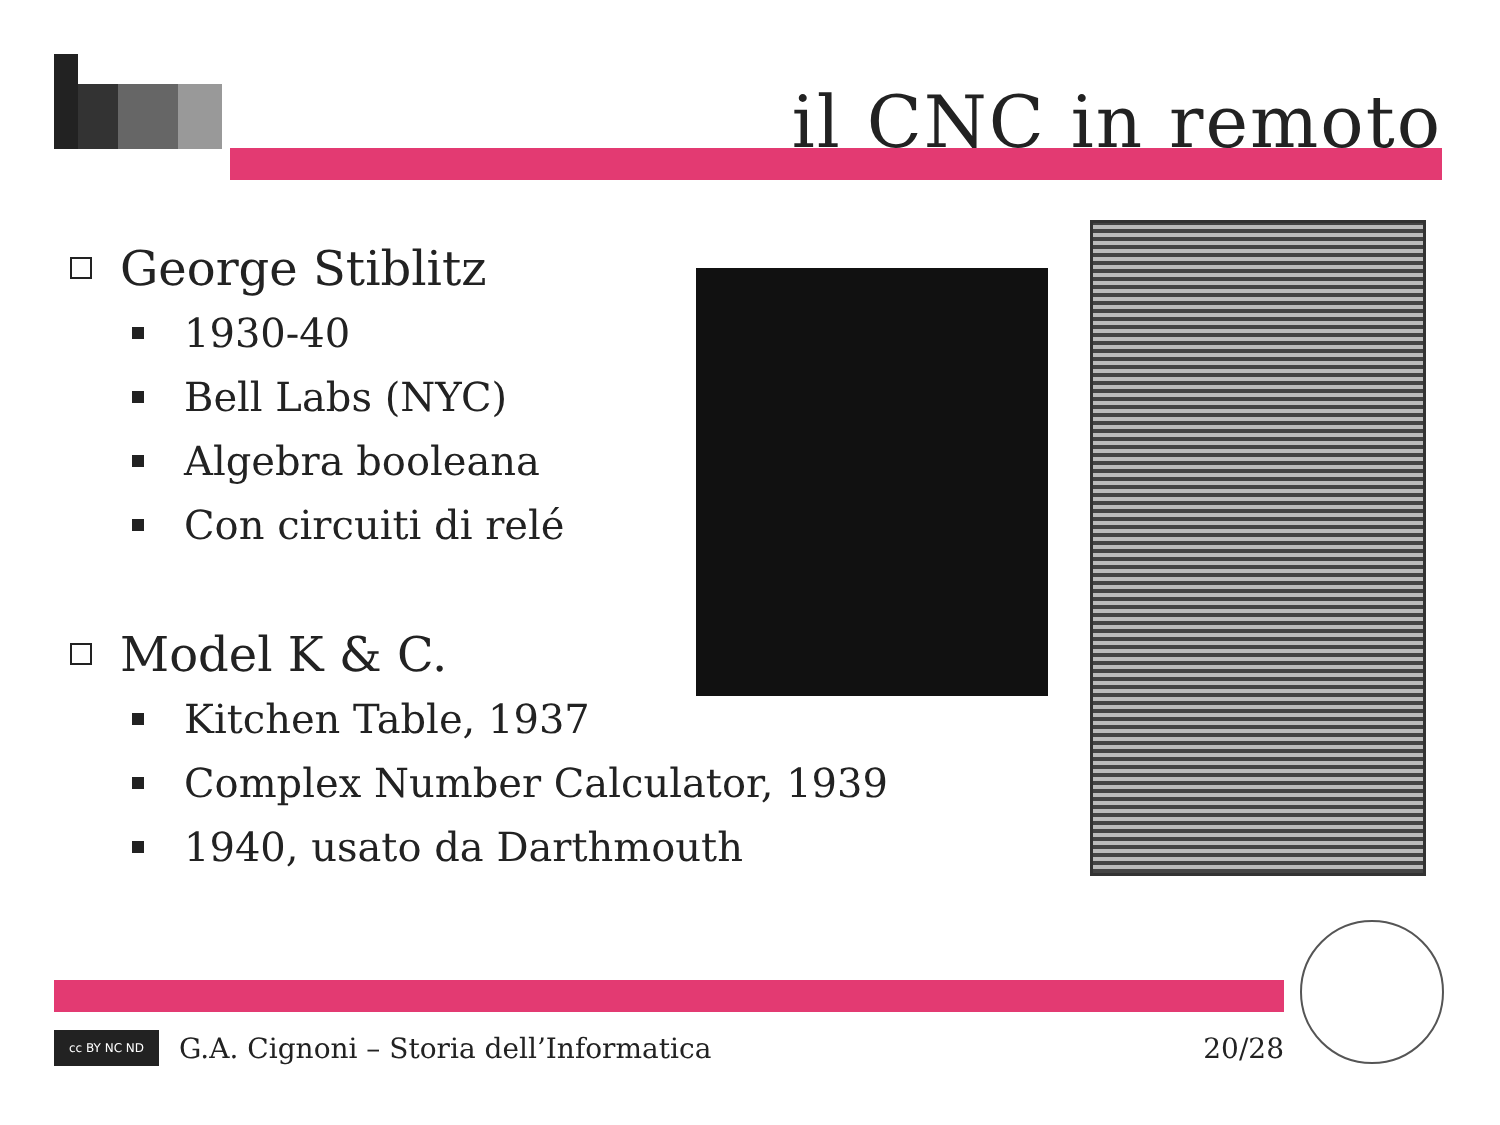il CNC in remoto
George Stiblitz
1930-40
Bell Labs (NYC)
Algebra booleana
Con circuiti di relé
Model K & C.
Kitchen Table, 1937
Complex Number Calculator, 1939
1940, usato da Darthmouth
cc BY NC ND
G.A. Cignoni – Storia dell’Informatica
20/28